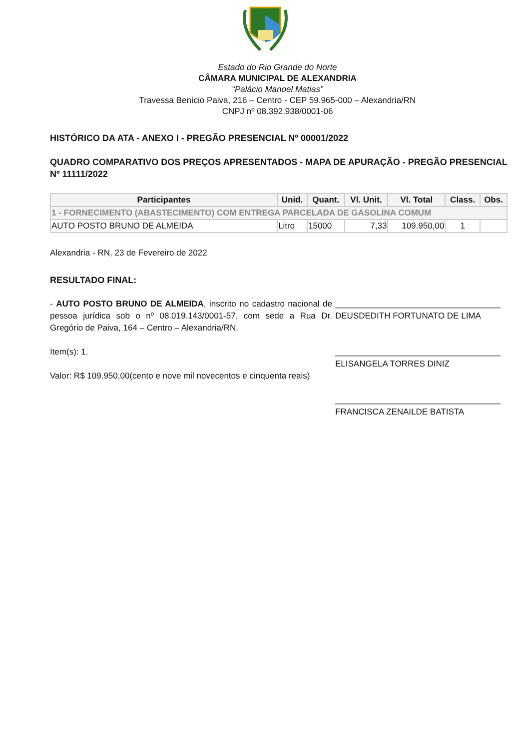Estado do Rio Grande do Norte
CÂMARA MUNICIPAL DE ALEXANDRIA
“Palácio Manoel Matias”
Travessa Benício Paiva, 216 – Centro - CEP 59.965-000 – Alexandria/RN
CNPJ nº 08.392.938/0001-06
HISTÓRICO DA ATA - ANEXO I - PREGÃO PRESENCIAL Nº 00001/2022
QUADRO COMPARATIVO DOS PREÇOS APRESENTADOS - MAPA DE APURAÇÃO - PREGÃO PRESENCIAL Nº 11111/2022
| Participantes | Unid. | Quant. | Vl. Unit. | Vl. Total | Class. | Obs. |
| --- | --- | --- | --- | --- | --- | --- |
| 1 - FORNECIMENTO (ABASTECIMENTO) COM ENTREGA PARCELADA DE GASOLINA COMUM | | | | | | |
| AUTO POSTO BRUNO DE ALMEIDA | Litro | 15000 | 7,33 | 109.950,00 | 1 | |
Alexandria - RN, 23 de Fevereiro de 2022
RESULTADO FINAL:
- AUTO POSTO BRUNO DE ALMEIDA, inscrito no cadastro nacional de pessoa jurídica sob o nº 08.019.143/0001-57, com sede a Rua Dr. Gregório de Paiva, 164 – Centro – Alexandria/RN.
Item(s): 1.
Valor: R$ 109.950,00(cento e nove mil novecentos e cinquenta reais)
___________________________________
DEUSDEDITH FORTUNATO DE LIMA
___________________________________
ELISANGELA TORRES DINIZ
___________________________________
FRANCISCA ZENAILDE BATISTA